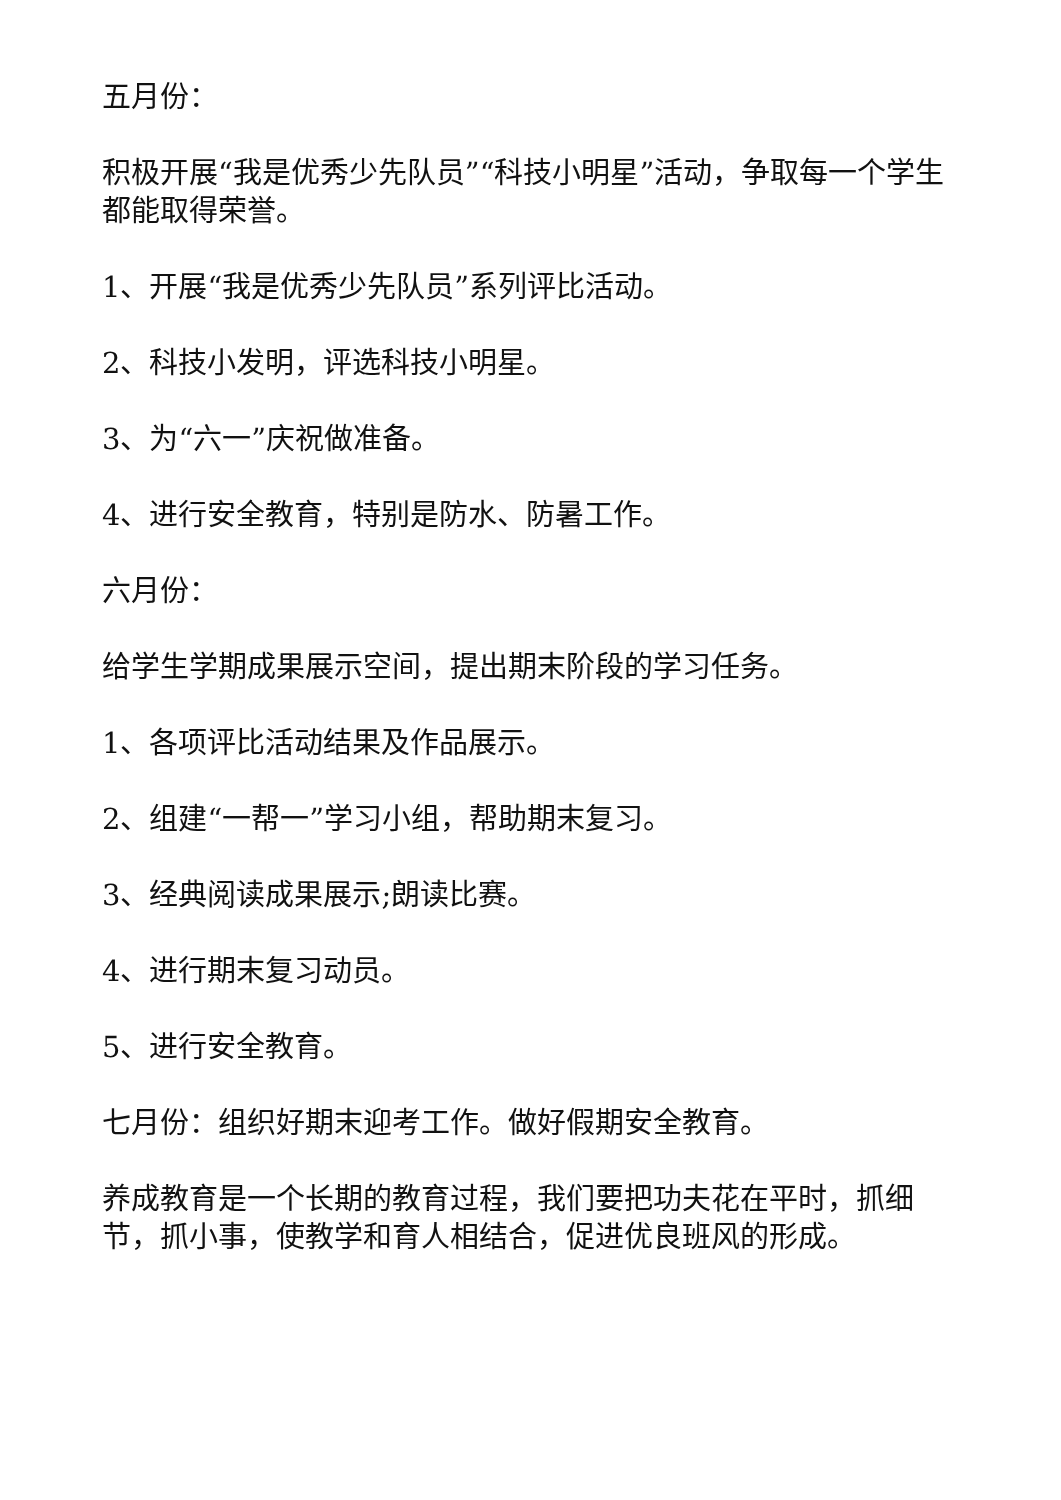五月份：
积极开展“我是优秀少先队员”“科技小明星”活动，争取每一个学生都能取得荣誉。
1、开展“我是优秀少先队员”系列评比活动。
2、科技小发明，评选科技小明星。
3、为“六一”庆祝做准备。
4、进行安全教育，特别是防水、防暑工作。
六月份：
给学生学期成果展示空间，提出期末阶段的学习任务。
1、各项评比活动结果及作品展示。
2、组建“一帮一”学习小组，帮助期末复习。
3、经典阅读成果展示;朗读比赛。
4、进行期末复习动员。
5、进行安全教育。
七月份：组织好期末迎考工作。做好假期安全教育。
养成教育是一个长期的教育过程，我们要把功夫花在平时，抓细节，抓小事，使教学和育人相结合，促进优良班风的形成。